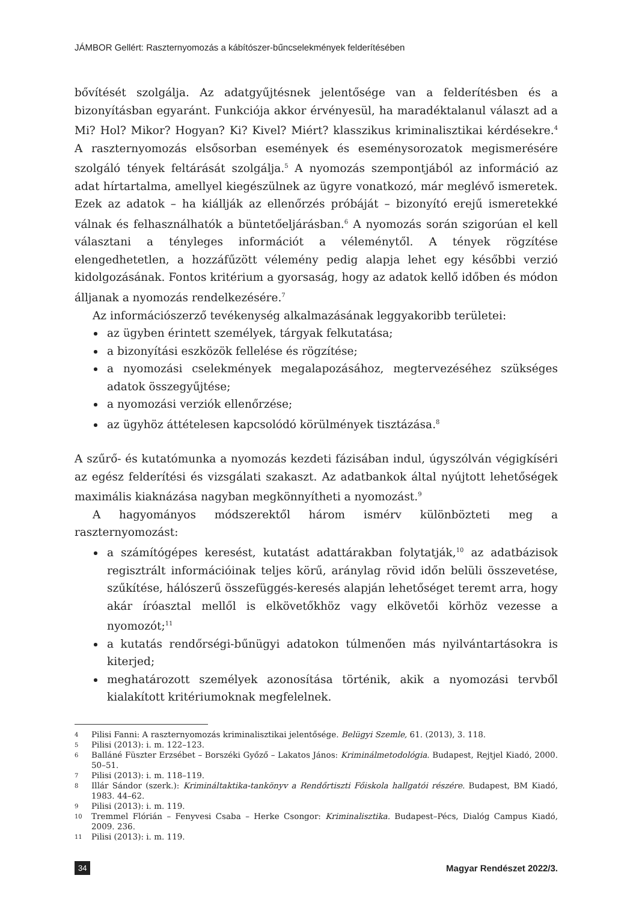JÁMBOR Gellért: Raszternyomozás a kábítószer-bűncselekmények felderítésében
bővítését szolgálja. Az adatgyűjtésnek jelentősége van a felderítésben és a bizonyításban egyaránt. Funkciója akkor érvényesül, ha maradéktalanul választ ad a Mi? Hol? Mikor? Hogyan? Ki? Kivel? Miért? klasszikus kriminalisztikai kérdésekre.<sup>4</sup> A raszternyomozás elsősorban események és eseménysorozatok megismerésére szolgáló tények feltárását szolgálja.<sup>5</sup> A nyomozás szempontjából az információ az adat hírtartalma, amellyel kiegészülnek az ügyre vonatkozó, már meglévő ismeretek. Ezek az adatok – ha kiállják az ellenőrzés próbáját – bizonyító erejű ismeretekké válnak és felhasználhatók a büntetőeljárásban.<sup>6</sup> A nyomozás során szigorúan el kell választani a tényleges információt a véleménytől. A tények rögzítése elengedhetetlen, a hozzáfűzött vélemény pedig alapja lehet egy későbbi verzió kidolgozásának. Fontos kritérium a gyorsaság, hogy az adatok kellő időben és módon álljanak a nyomozás rendelkezésére.<sup>7</sup>
Az információszerző tevékenység alkalmazásának leggyakoribb területei:
az ügyben érintett személyek, tárgyak felkutatása;
a bizonyítási eszközök fellelése és rögzítése;
a nyomozási cselekmények megalapozásához, megtervezéséhez szükséges adatok összegyűjtése;
a nyomozási verziók ellenőrzése;
az ügyhöz áttételesen kapcsolódó körülmények tisztázása.<sup>8</sup>
A szűrő- és kutatómunka a nyomozás kezdeti fázisában indul, úgyszólván végigkíséri az egész felderítési és vizsgálati szakaszt. Az adatbankok által nyújtott lehetőségek maximális kiaknázása nagyban megkönnyítheti a nyomozást.<sup>9</sup>
A hagyományos módszerektől három ismérv különbözteti meg a raszternyomozást:
a számítógépes keresést, kutatást adattárakban folytatják,<sup>10</sup> az adatbázisok regisztrált információinak teljes körű, aránylag rövid időn belüli összevetése, szűkítése, hálószerű összefüggés-keresés alapján lehetőséget teremt arra, hogy akár íróasztal mellől is elkövetőkhöz vagy elkövetői körhöz vezesse a nyomozót;<sup>11</sup>
a kutatás rendőrségi-bűnügyi adatokon túlmenően más nyilvántartásokra is kiterjed;
meghatározott személyek azonosítása történik, akik a nyomozási tervből kialakított kritériumoknak megfelelnek.
4 Pilisi Fanni: A raszternyomozás kriminalisztikai jelentősége. Belügyi Szemle, 61. (2013), 3. 118.
5 Pilisi (2013): i. m. 122–123.
6 Balláné Füszter Erzsébet – Borszéki Győző – Lakatos János: Kriminálmetodológia. Budapest, Rejtjel Kiadó, 2000. 50–51.
7 Pilisi (2013): i. m. 118–119.
8 Illár Sándor (szerk.): Krimináltaktika-tankönyv a Rendőrtiszti Főiskola hallgatói részére. Budapest, BM Kiadó, 1983. 44–62.
9 Pilisi (2013): i. m. 119.
10 Tremmel Flórián – Fenyvesi Csaba – Herke Csongor: Kriminalisztika. Budapest–Pécs, Dialóg Campus Kiadó, 2009. 236.
11 Pilisi (2013): i. m. 119.
34 Magyar Rendészet 2022/3.